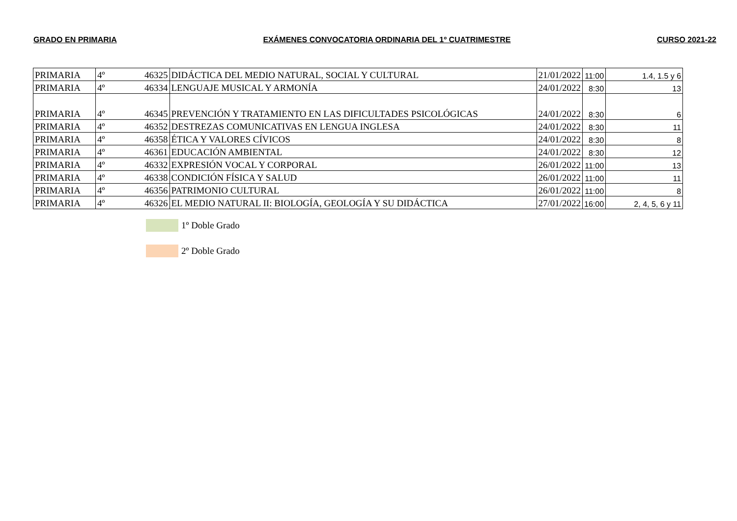GRADO EN PRIMARIA EXÁMENES CONVOCATORIA ORDINARIA DEL 1º CUATRIMESTRE CURSO 2021-22
| PRIMARIA | 4º | 46325 | DIDÁCTICA DEL MEDIO NATURAL, SOCIAL Y CULTURAL | 21/01/2022 | 11:00 | 1.4, 1.5 y 6 |
| PRIMARIA | 4º | 46334 | LENGUAJE MUSICAL Y ARMONÍA | 24/01/2022 | 8:30 | 13 |
| PRIMARIA | 4º | 46345 | PREVENCIÓN Y TRATAMIENTO EN LAS DIFICULTADES PSICOLÓGICAS | 24/01/2022 | 8:30 | 6 |
| PRIMARIA | 4º | 46352 | DESTREZAS COMUNICATIVAS EN LENGUA INGLESA | 24/01/2022 | 8:30 | 11 |
| PRIMARIA | 4º | 46358 | ÉTICA Y VALORES CÍVICOS | 24/01/2022 | 8:30 | 8 |
| PRIMARIA | 4º | 46361 | EDUCACIÓN AMBIENTAL | 24/01/2022 | 8:30 | 12 |
| PRIMARIA | 4º | 46332 | EXPRESIÓN VOCAL Y CORPORAL | 26/01/2022 | 11:00 | 13 |
| PRIMARIA | 4º | 46338 | CONDICIÓN FÍSICA Y SALUD | 26/01/2022 | 11:00 | 11 |
| PRIMARIA | 4º | 46356 | PATRIMONIO CULTURAL | 26/01/2022 | 11:00 | 8 |
| PRIMARIA | 4º | 46326 | EL MEDIO NATURAL II: BIOLOGÍA, GEOLOGÍA Y SU DIDÁCTICA | 27/01/2022 | 16:00 | 2, 4, 5, 6 y 11 |
1º Doble Grado
2º Doble Grado